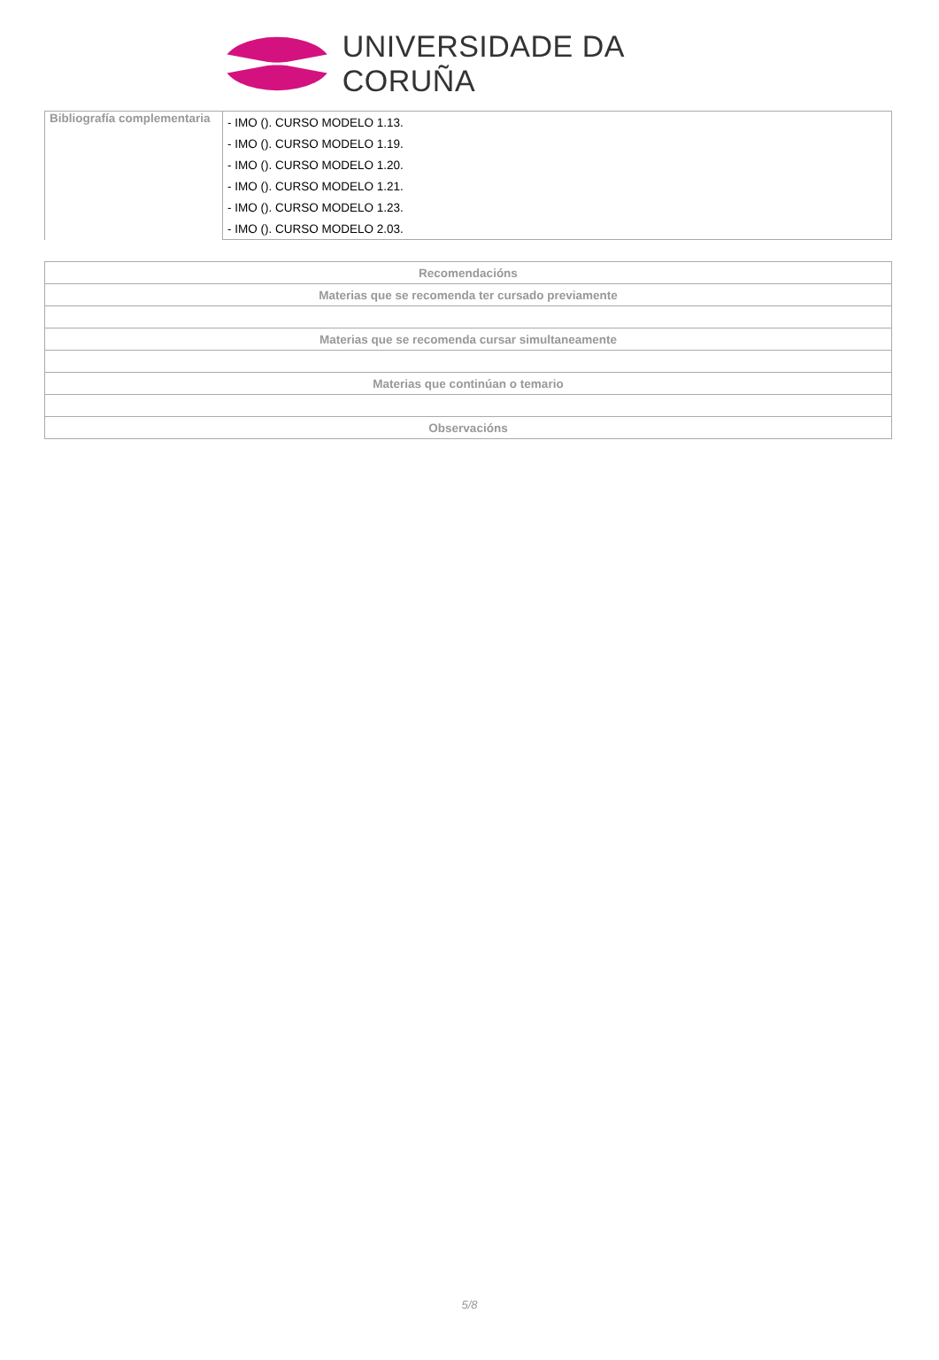UNIVERSIDADE DA CORUÑA
| Bibliografía complementaria | - IMO (). CURSO MODELO 1.13. |
| | - IMO (). CURSO MODELO 1.19. |
| | - IMO (). CURSO MODELO 1.20. |
| | - IMO (). CURSO MODELO 1.21. |
| | - IMO (). CURSO MODELO 1.23. |
| | - IMO (). CURSO MODELO 2.03. |
| Recomendacións |
| --- |
| Materias que se recomenda ter cursado previamente |
| Materias que se recomenda cursar simultaneamente |
| Materias que continúan o temario |
| Observacións |
5/8